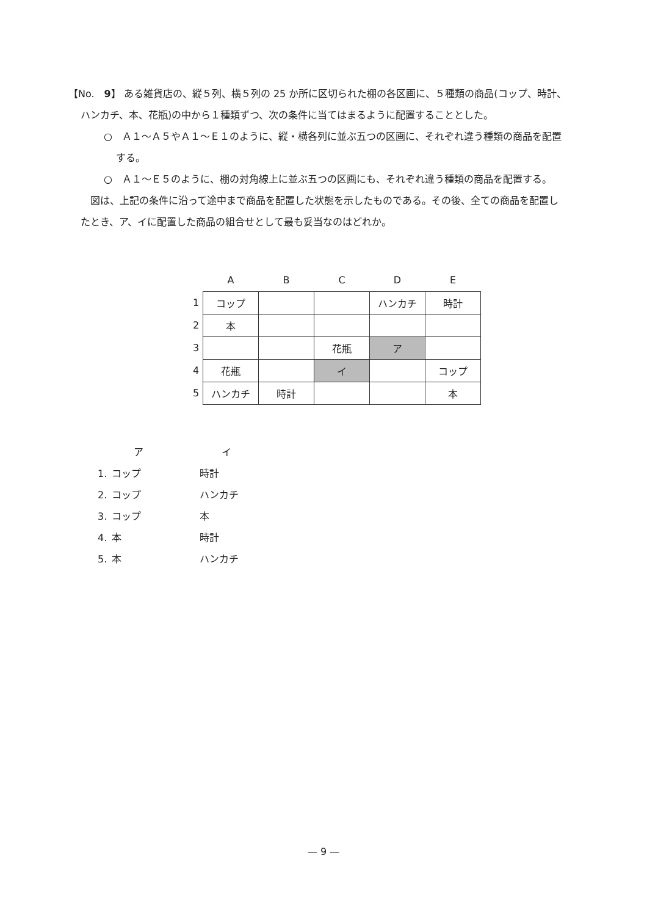【No.　9】 ある雑貨店の、縦５列、横５列の 25 か所に区切られた棚の各区画に、５種類の商品(コップ、時計、ハンカチ、本、花瓶)の中から１種類ずつ、次の条件に当てはまるように配置することとした。
○　Ａ１～Ａ５やＡ１～Ｅ１のように、縦・横各列に並ぶ五つの区画に、それぞれ違う種類の商品を配置する。
○　Ａ１～Ｅ５のように、棚の対角線上に並ぶ五つの区画にも、それぞれ違う種類の商品を配置する。
図は、上記の条件に沿って途中まで商品を配置した状態を示したものである。その後、全ての商品を配置したとき、ア、イに配置した商品の組合せとして最も妥当なのはどれか。
| | A | B | C | D | E |
| --- | --- | --- | --- | --- | --- |
| 1 | コップ | | | ハンカチ | 時計 |
| 2 | 本 | | | | |
| 3 | | | 花瓶 | ア | |
| 4 | 花瓶 | | イ | | コップ |
| 5 | ハンカチ | 時計 | | | 本 |
| | ア | イ |
| 1. | コップ | 時計 |
| 2. | コップ | ハンカチ |
| 3. | コップ | 本 |
| 4. | 本 | 時計 |
| 5. | 本 | ハンカチ |
— 9 —